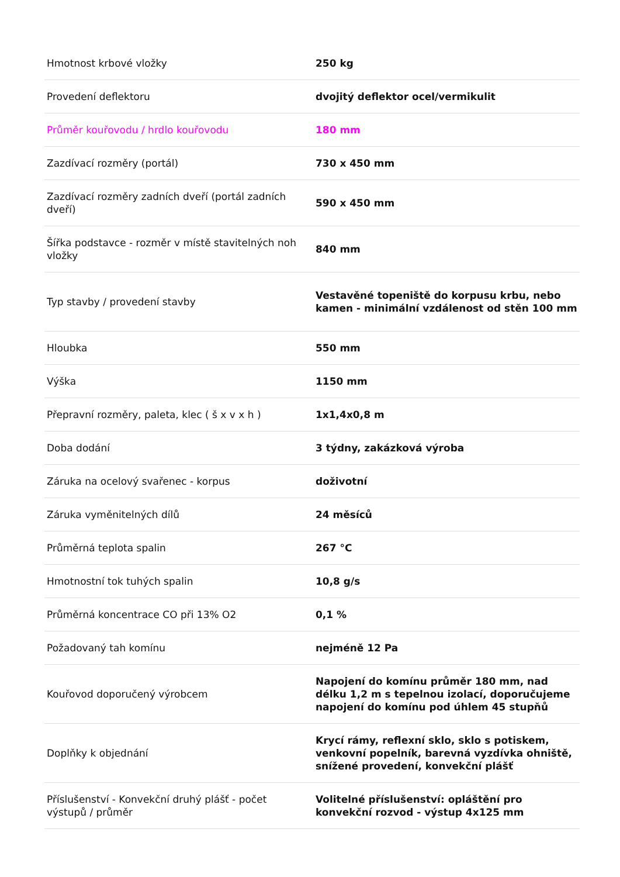| Hmotnost krbové vložky | 250 kg |
| Provedení deflektoru | dvojitý deflektor ocel/vermikulit |
| Průměr kouřovodu / hrdlo kouřovodu | 180 mm |
| Zazdívací rozměry (portál) | 730 x 450 mm |
| Zazdívací rozměry zadních dveří (portál zadních dveří) | 590 x 450 mm |
| Šířka podstavce - rozměr v místě stavitelných noh vložky | 840 mm |
| Typ stavby / provedení stavby | Vestavěné topeniště do korpusu krbu, nebo kamen - minimální vzdálenost od stěn 100 mm |
| Hloubka | 550 mm |
| Výška | 1150 mm |
| Přepravní rozměry, paleta, klec ( š x v x h ) | 1x1,4x0,8 m |
| Doba dodání | 3 týdny, zakázková výroba |
| Záruka na ocelový svařenec - korpus | doživotní |
| Záruka vyměnitelných dílů | 24 měsíců |
| Průměrná teplota spalin | 267 °C |
| Hmotnostní tok tuhých spalin | 10,8 g/s |
| Průměrná koncentrace CO při 13% O2 | 0,1 % |
| Požadovaný tah komínu | nejméně 12 Pa |
| Kouřovod doporučený výrobcem | Napojení do komínu průměr 180 mm, nad délku 1,2 m s tepelnou izolací, doporučujeme napojení do komínu pod úhlem 45 stupňů |
| Doplňky k objednání | Krycí rámy, reflexní sklo, sklo s potiskem, venkovní popelník, barevná vyzdívka ohniště, snížené provedení, konvekční plášť |
| Příslušenství - Konvekční druhý plášť - počet výstupů / průměr | Volitelné příslušenství: opláštění pro konvekční rozvod - výstup 4x125 mm |